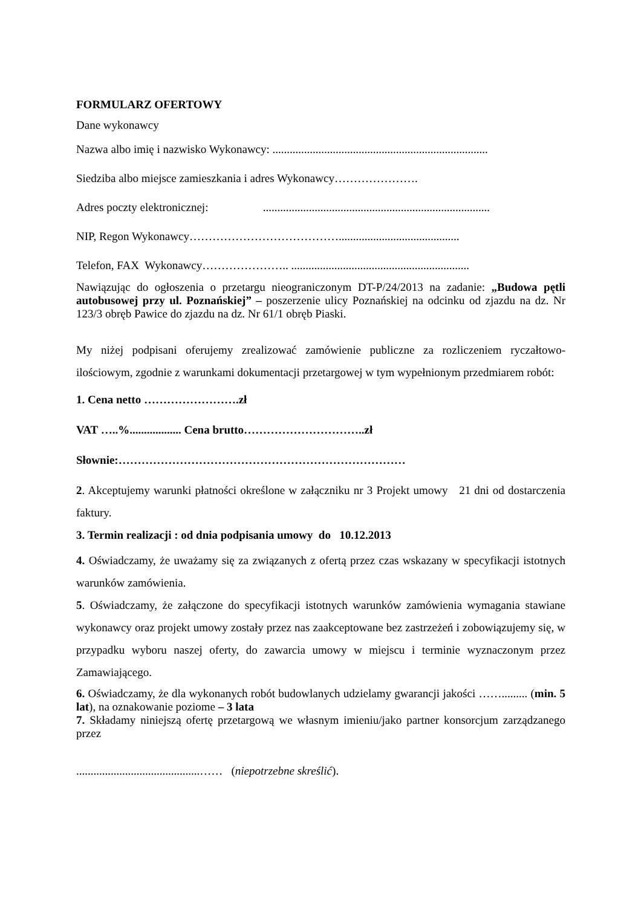FORMULARZ OFERTOWY
Dane wykonawcy
Nazwa albo imię i nazwisko Wykonawcy: ...........................................................................
Siedziba albo miejsce zamieszkania i adres Wykonawcy………………….
Adres poczty elektronicznej: ...............................................................................
NIP, Regon Wykonawcy…………………………………..........................................
Telefon, FAX Wykonawcy………………….. ..............................................................
Nawiązując do ogłoszenia o przetargu nieograniczonym DT-P/24/2013 na zadanie: „Budowa pętli autobusowej przy ul. Poznańskiej” – poszerzenie ulicy Poznańskiej na odcinku od zjazdu na dz. Nr 123/3 obręb Pawice do zjazdu na dz. Nr 61/1 obręb Piaski.
My niżej podpisani oferujemy zrealizować zamówienie publiczne za rozliczeniem ryczałtowo-ilościowym, zgodnie z warunkami dokumentacji przetargowej w tym wypełnionym przedmiarem robót:
1. Cena netto …………………….zł
VAT …..%.................. Cena brutto…………………………..zł
Słownie:…………………………………………………………………
2. Akceptujemy warunki płatności określone w załączniku nr 3 Projekt umowy 21 dni od dostarczenia faktury.
3. Termin realizacji : od dnia podpisania umowy do 10.12.2013
4. Oświadczamy, że uważamy się za związanych z ofertą przez czas wskazany w specyfikacji istotnych warunków zamówienia.
5. Oświadczamy, że załączone do specyfikacji istotnych warunków zamówienia wymagania stawiane wykonawcy oraz projekt umowy zostały przez nas zaakceptowane bez zastrzeżeń i zobowiązujemy się, w przypadku wyboru naszej oferty, do zawarcia umowy w miejscu i terminie wyznaczonym przez Zamawiającego.
6. Oświadczamy, że dla wykonanych robót budowlanych udzielamy gwarancji jakości ……......... (min. 5 lat), na oznakowanie poziome – 3 lata
7. Składamy niniejszą ofertę przetargową we własnym imieniu/jako partner konsorcjum zarządzanego przez
...........................................…… (niepotrzebne skreślić).